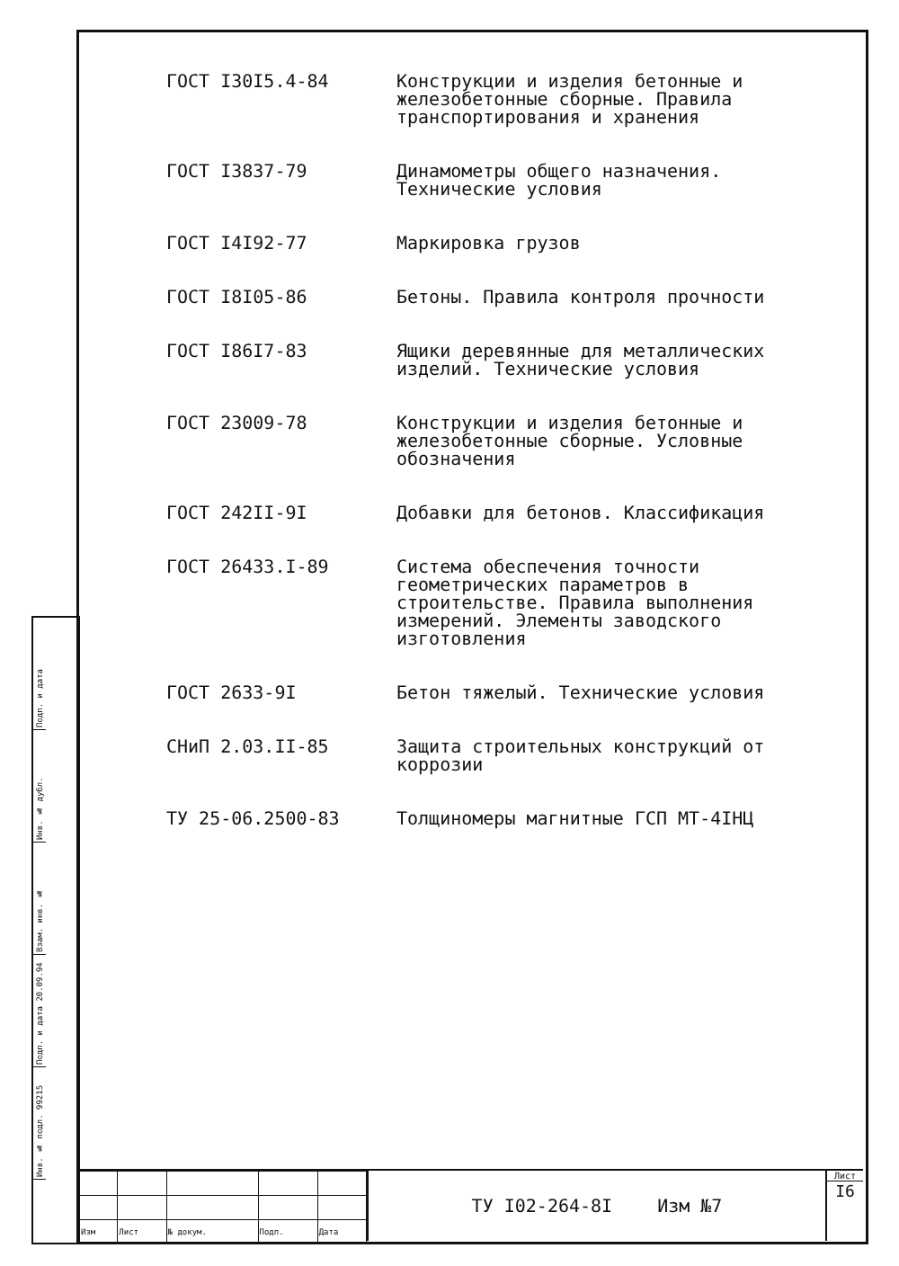ГОСТ I30I5.4-84 Конструкции и изделия бетонные и железобетонные сборные. Правила транспортирования и хранения
ГОСТ I3837-79 Динамометры общего назначения. Технические условия
ГОСТ I4I92-77 Маркировка грузов
ГОСТ I8I05-86 Бетоны. Правила контроля прочности
ГОСТ I86I7-83 Ящики деревянные для металлических изделий. Технические условия
ГОСТ 23009-78 Конструкции и изделия бетонные и железобетонные сборные. Условные обозначения
ГОСТ 242II-9I Добавки для бетонов. Классификация
ГОСТ 26433.I-89 Система обеспечения точности геометрических параметров в строительстве. Правила выполнения измерений. Элементы заводского изготовления
ГОСТ 2633-9I Бетон тяжелый. Технические условия
СНиП 2.03.II-85 Защита строительных конструкций от коррозии
ТУ 25-06.2500-83 Толщиномеры магнитные ГСП МТ-4IНЦ
Подп. и дата
Инв. № дубл.
Взам. инв. №
Подп. и дата 20.09.94
Инв. № подл. 99215
| Изм | Лист | № докум. | Подп. | Дата |
ТУ I02-264-8I Изм №7
Лист
I6